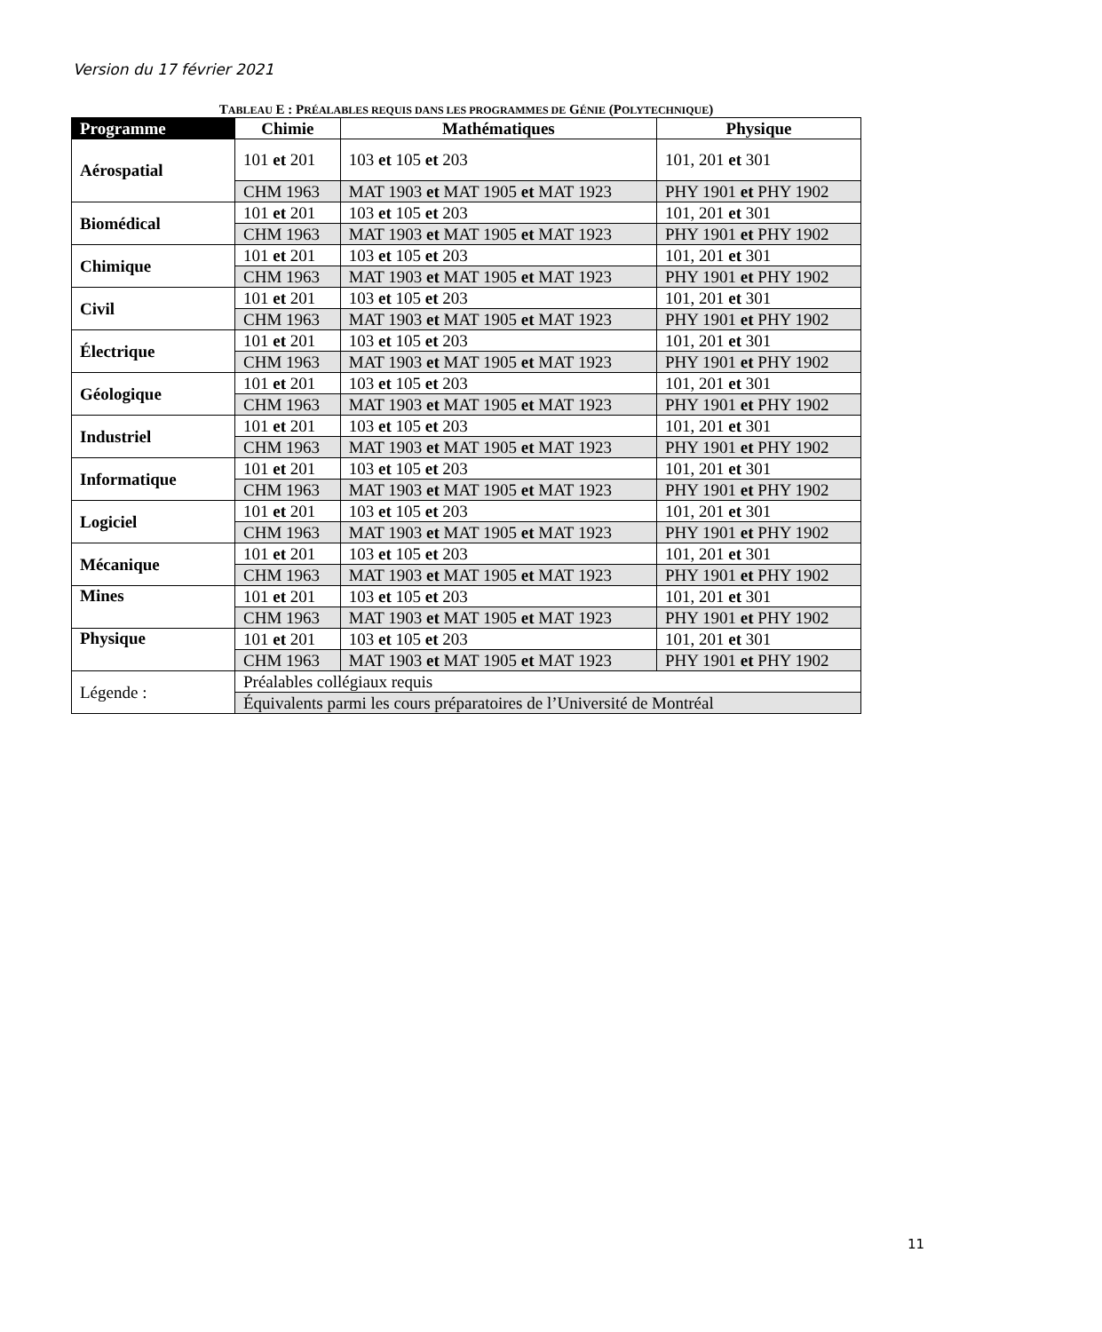Version du 17 février 2021
TABLEAU E : PRÉALABLES REQUIS DANS LES PROGRAMMES DE GÉNIE (POLYTECHNIQUE)
| Programme | Chimie | | Mathématiques | Physique |
| --- | --- | --- | --- | --- |
| Aérospatial | 101 et 201 | 103 et 105 et 203 | | 101, 201 et 301 |
| | CHM 1963 | MAT 1903 et MAT 1905 et MAT 1923 | | PHY 1901 et PHY 1902 |
| Biomédical | 101 et 201 | 103 et 105 et 203 | | 101, 201 et 301 |
| | CHM 1963 | MAT 1903 et MAT 1905 et MAT 1923 | | PHY 1901 et PHY 1902 |
| Chimique | 101 et 201 | 103 et 105 et 203 | | 101, 201 et 301 |
| | CHM 1963 | MAT 1903 et MAT 1905 et MAT 1923 | | PHY 1901 et PHY 1902 |
| Civil | 101 et 201 | 103 et 105 et 203 | | 101, 201 et 301 |
| | CHM 1963 | MAT 1903 et MAT 1905 et MAT 1923 | | PHY 1901 et PHY 1902 |
| Électrique | 101 et 201 | 103 et 105 et 203 | | 101, 201 et 301 |
| | CHM 1963 | MAT 1903 et MAT 1905 et MAT 1923 | | PHY 1901 et PHY 1902 |
| Géologique | 101 et 201 | 103 et 105 et 203 | | 101, 201 et 301 |
| | CHM 1963 | MAT 1903 et MAT 1905 et MAT 1923 | | PHY 1901 et PHY 1902 |
| Industriel | 101 et 201 | 103 et 105 et 203 | | 101, 201 et 301 |
| | CHM 1963 | MAT 1903 et MAT 1905 et MAT 1923 | | PHY 1901 et PHY 1902 |
| Informatique | 101 et 201 | 103 et 105 et 203 | | 101, 201 et 301 |
| | CHM 1963 | MAT 1903 et MAT 1905 et MAT 1923 | | PHY 1901 et PHY 1902 |
| Logiciel | 101 et 201 | 103 et 105 et 203 | | 101, 201 et 301 |
| | CHM 1963 | MAT 1903 et MAT 1905 et MAT 1923 | | PHY 1901 et PHY 1902 |
| Mécanique | 101 et 201 | 103 et 105 et 203 | | 101, 201 et 301 |
| | CHM 1963 | MAT 1903 et MAT 1905 et MAT 1923 | | PHY 1901 et PHY 1902 |
| Mines | 101 et 201 | 103 et 105 et 203 | | 101, 201 et 301 |
| | CHM 1963 | MAT 1903 et MAT 1905 et MAT 1923 | | PHY 1901 et PHY 1902 |
| Physique | 101 et 201 | 103 et 105 et 203 | | 101, 201 et 301 |
| | CHM 1963 | MAT 1903 et MAT 1905 et MAT 1923 | | PHY 1901 et PHY 1902 |
| Légende : | Préalables collégiaux requis | | | |
| | Équivalents parmi les cours préparatoires de l’Université de Montréal | | | |
11